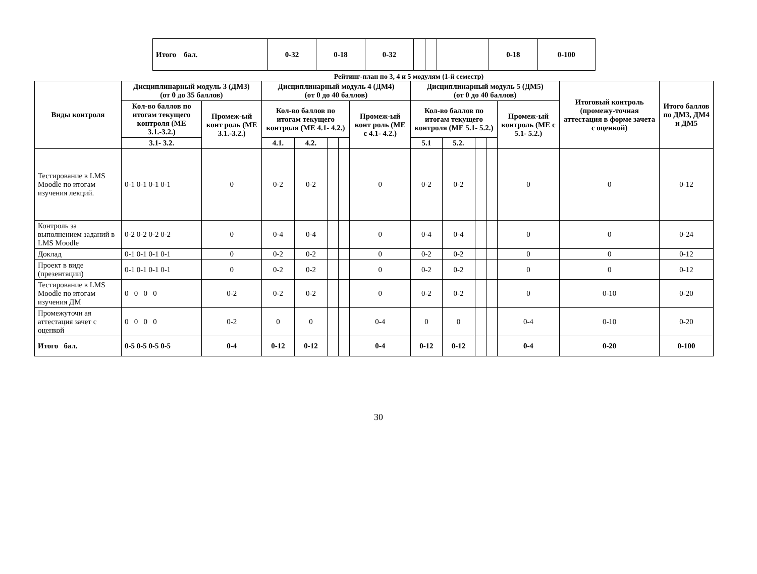| Итого бал. | 0-32 | 0-18 | 0-32 | | | | 0-18 | 0-100 |
Рейтинг-план по 3, 4 и 5 модулям (1-й семестр)
| Виды контроля | Дисциплинарный модуль 3 (ДМ3) (от 0 до 35 баллов) | | Дисциплинарный модуль 4 (ДМ4) (от 0 до 40 баллов) | | | | | Дисциплинарный модуль 5 (ДМ5) (от 0 до 40 баллов) | | | | | Итоговый контроль (промежу-точная аттестация в форме зачета с оценкой) | Итого баллов по ДМ3, ДМ4 и ДМ5 |
| --- | --- | --- | --- | --- | --- | --- | --- | --- | --- | --- | --- | --- | --- | --- |
| | Кол-во баллов по итогам текущего контроля (МЕ 3.1.-3.2.) | Промеж-ый конт роль (МЕ 3.1.-3.2.) | Кол-во баллов по итогам текущего контроля (МЕ 4.1- 4.2.) | | | | Промеж-ый конт роль (МЕ с 4.1- 4.2.) | Кол-во баллов по итогам текущего контроля (МЕ 5.1- 5.2.) | | | | Промеж-ый контроль (МЕ с 5.1- 5.2.) | | |
| | 3.1- 3.2. | | 4.1. | 4.2. | | | | 5.1 | 5.2. | | | | | |
| Тестирование в LMS Moodle по итогам изучения лекций. | 0-1 0-1 0-1 0-1 | 0 | 0-2 | 0-2 | | | 0 | 0-2 | 0-2 | | | 0 | 0 | 0-12 |
| Контроль за выполнением заданий в LMS Moodle | 0-2 0-2 0-2 0-2 | 0 | 0-4 | 0-4 | | | 0 | 0-4 | 0-4 | | | 0 | 0 | 0-24 |
| Доклад | 0-1 0-1 0-1 0-1 | 0 | 0-2 | 0-2 | | | 0 | 0-2 | 0-2 | | | 0 | 0 | 0-12 |
| Проект в виде (презентации) | 0-1 0-1 0-1 0-1 | 0 | 0-2 | 0-2 | | | 0 | 0-2 | 0-2 | | | 0 | 0 | 0-12 |
| Тестирование в LMS Moodle по итогам изучения ДМ | 0 0 0 0 | 0-2 | 0-2 | 0-2 | | | 0 | 0-2 | 0-2 | | | 0 | 0-10 | 0-20 |
| Промежуточн ая аттестация зачет с оценкой | 0 0 0 0 | 0-2 | 0 | 0 | | | 0-4 | 0 | 0 | | | 0-4 | 0-10 | 0-20 |
| Итого бал. | 0-5 0-5 0-5 0-5 | 0-4 | 0-12 | 0-12 | | | 0-4 | 0-12 | 0-12 | | | 0-4 | 0-20 | 0-100 |
30